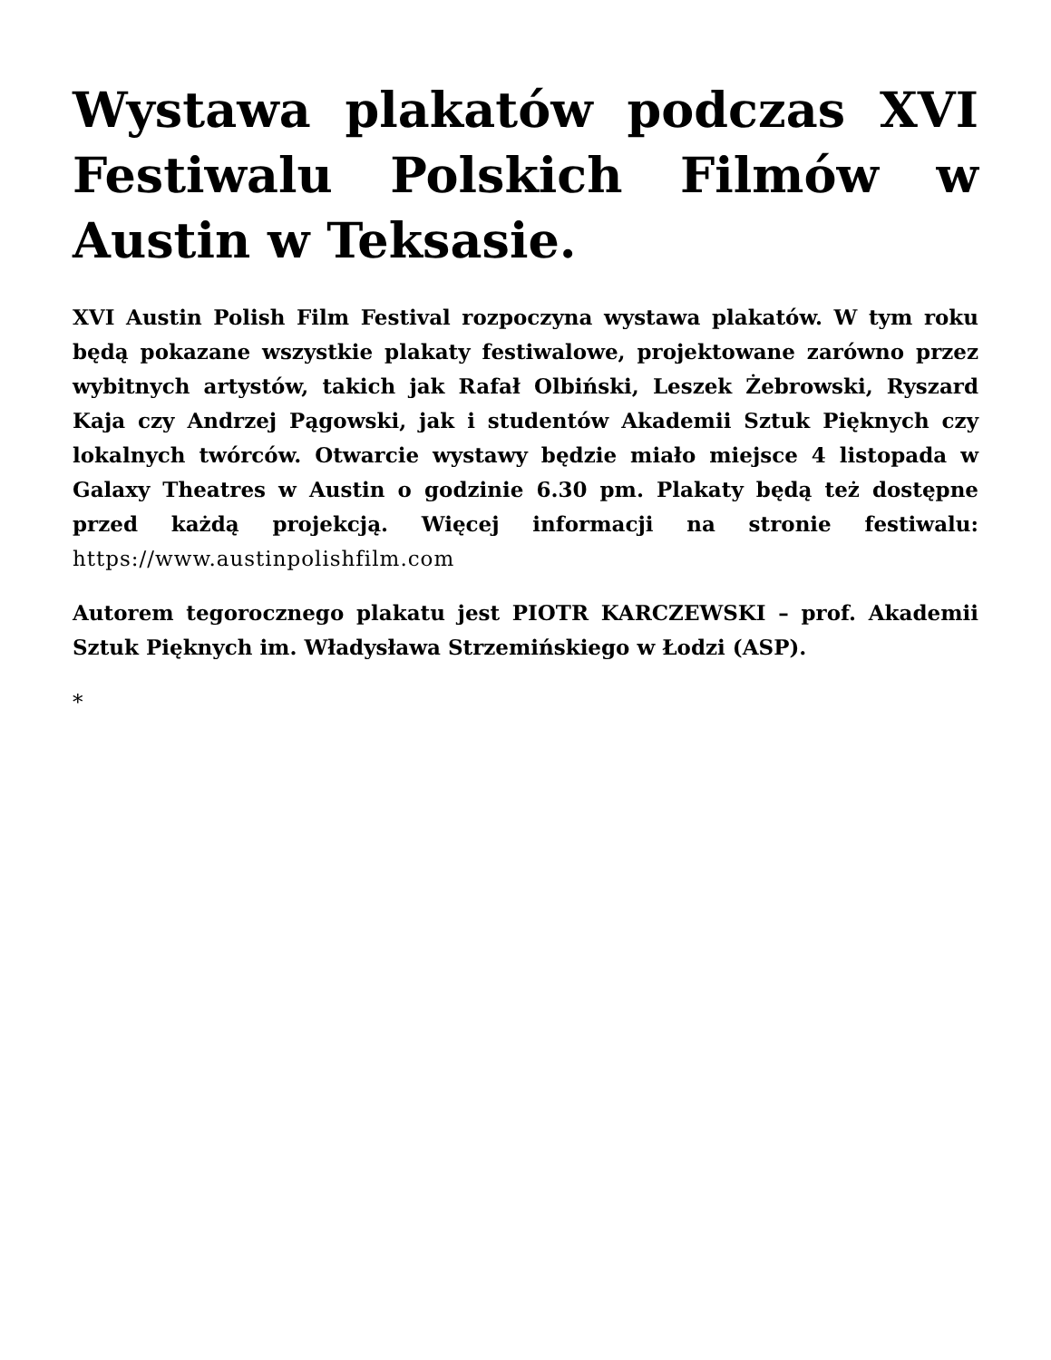Wystawa plakatów podczas XVI Festiwalu Polskich Filmów w Austin w Teksasie.
XVI Austin Polish Film Festival rozpoczyna wystawa plakatów. W tym roku będą pokazane wszystkie plakaty festiwalowe, projektowane zarówno przez wybitnych artystów, takich jak Rafał Olbiński, Leszek Żebrowski, Ryszard Kaja czy Andrzej Pągowski, jak i studentów Akademii Sztuk Pięknych czy lokalnych twórców. Otwarcie wystawy będzie miało miejsce 4 listopada w Galaxy Theatres w Austin o godzinie 6.30 pm. Plakaty będą też dostępne przed każdą projekcją. Więcej informacji na stronie festiwalu: https://www.austinpolishfilm.com
Autorem tegorocznego plakatu jest PIOTR KARCZEWSKI – prof. Akademii Sztuk Pięknych im. Władysława Strzemińskiego w Łodzi (ASP).
*